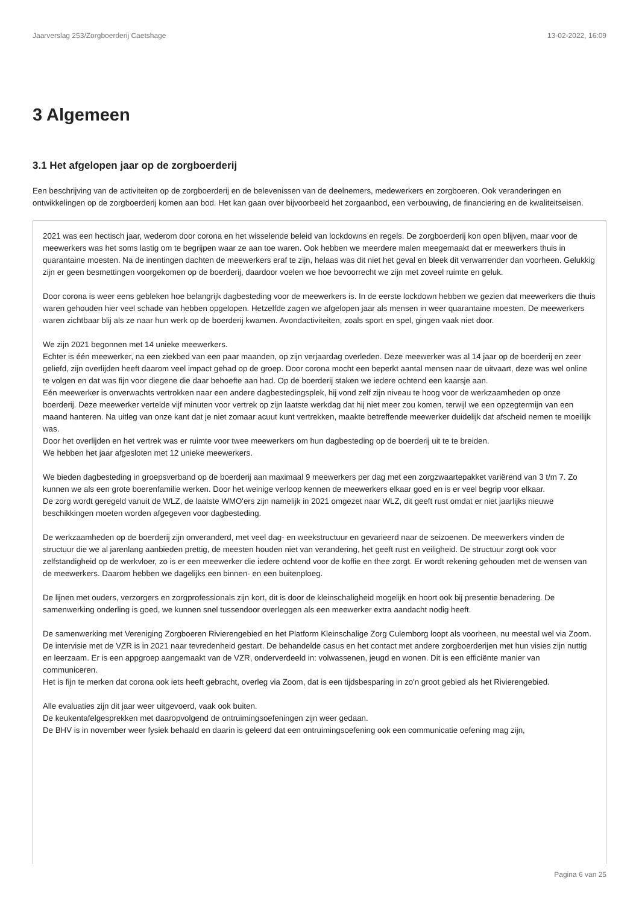Jaarverslag 253/Zorgboerderij Caetshage 13-02-2022, 16:09
3 Algemeen
3.1 Het afgelopen jaar op de zorgboerderij
Een beschrijving van de activiteiten op de zorgboerderij en de belevenissen van de deelnemers, medewerkers en zorgboeren. Ook veranderingen en ontwikkelingen op de zorgboerderij komen aan bod. Het kan gaan over bijvoorbeeld het zorgaanbod, een verbouwing, de financiering en de kwaliteitseisen.
2021 was een hectisch jaar, wederom door corona en het wisselende beleid van lockdowns en regels. De zorgboerderij kon open blijven, maar voor de meewerkers was het soms lastig om te begrijpen waar ze aan toe waren. Ook hebben we meerdere malen meegemaakt dat er meewerkers thuis in quarantaine moesten. Na de inentingen dachten de meewerkers eraf te zijn, helaas was dit niet het geval en bleek dit verwarrender dan voorheen. Gelukkig zijn er geen besmettingen voorgekomen op de boerderij, daardoor voelen we hoe bevoorrecht we zijn met zoveel ruimte en geluk.
Door corona is weer eens gebleken hoe belangrijk dagbesteding voor de meewerkers is. In de eerste lockdown hebben we gezien dat meewerkers die thuis waren gehouden hier veel schade van hebben opgelopen. Hetzelfde zagen we afgelopen jaar als mensen in weer quarantaine moesten. De meewerkers waren zichtbaar blij als ze naar hun werk op de boerderij kwamen. Avondactiviteiten, zoals sport en spel, gingen vaak niet door.
We zijn 2021 begonnen met 14 unieke meewerkers.
Echter is één meewerker, na een ziekbed van een paar maanden, op zijn verjaardag overleden. Deze meewerker was al 14 jaar op de boerderij en zeer geliefd, zijn overlijden heeft daarom veel impact gehad op de groep. Door corona mocht een beperkt aantal mensen naar de uitvaart, deze was wel online te volgen en dat was fijn voor diegene die daar behoefte aan had. Op de boerderij staken we iedere ochtend een kaarsje aan.
Eén meewerker is onverwachts vertrokken naar een andere dagbestedingsplek, hij vond zelf zijn niveau te hoog voor de werkzaamheden op onze boerderij. Deze meewerker vertelde vijf minuten voor vertrek op zijn laatste werkdag dat hij niet meer zou komen, terwijl we een opzegtermijn van een maand hanteren. Na uitleg van onze kant dat je niet zomaar acuut kunt vertrekken, maakte betreffende meewerker duidelijk dat afscheid nemen te moeilijk was.
Door het overlijden en het vertrek was er ruimte voor twee meewerkers om hun dagbesteding op de boerderij uit te te breiden.
We hebben het jaar afgesloten met 12 unieke meewerkers.
We bieden dagbesteding in groepsverband op de boerderij aan maximaal 9 meewerkers per dag met een zorgzwaartepakket variërend van 3 t/m 7. Zo kunnen we als een grote boerenfamilie werken. Door het weinige verloop kennen de meewerkers elkaar goed en is er veel begrip voor elkaar.
De zorg wordt geregeld vanuit de WLZ, de laatste WMO'ers zijn namelijk in 2021 omgezet naar WLZ, dit geeft rust omdat er niet jaarlijks nieuwe beschikkingen moeten worden afgegeven voor dagbesteding.
De werkzaamheden op de boerderij zijn onveranderd, met veel dag- en weekstructuur en gevarieerd naar de seizoenen. De meewerkers vinden de structuur die we al jarenlang aanbieden prettig, de meesten houden niet van verandering, het geeft rust en veiligheid. De structuur zorgt ook voor zelfstandigheid op de werkvloer, zo is er een meewerker die iedere ochtend voor de koffie en thee zorgt. Er wordt rekening gehouden met de wensen van de meewerkers. Daarom hebben we dagelijks een binnen- en een buitenploeg.
De lijnen met ouders, verzorgers en zorgprofessionals zijn kort, dit is door de kleinschaligheid mogelijk en hoort ook bij presentie benadering. De samenwerking onderling is goed, we kunnen snel tussendoor overleggen als een meewerker extra aandacht nodig heeft.
De samenwerking met Vereniging Zorgboeren Rivierengebied en het Platform Kleinschalige Zorg Culemborg loopt als voorheen, nu meestal wel via Zoom. De intervisie met de VZR is in 2021 naar tevredenheid gestart. De behandelde casus en het contact met andere zorgboerderijen met hun visies zijn nuttig en leerzaam. Er is een appgroep aangemaakt van de VZR, onderverdeeld in: volwassenen, jeugd en wonen. Dit is een efficiënte manier van communiceren.
Het is fijn te merken dat corona ook iets heeft gebracht, overleg via Zoom, dat is een tijdsbesparing in zo'n groot gebied als het Rivierengebied.
Alle evaluaties zijn dit jaar weer uitgevoerd, vaak ook buiten.
De keukentafelgesprekken met daaropvolgend de ontruimingsoefeningen zijn weer gedaan.
De BHV is in november weer fysiek behaald en daarin is geleerd dat een ontruimingsoefening ook een communicatie oefening mag zijn,
Pagina 6 van 25